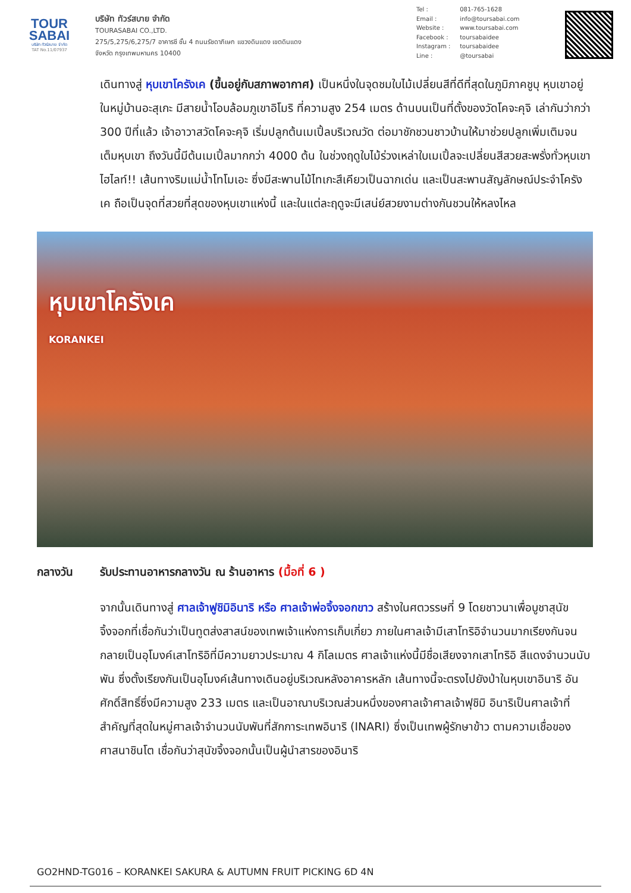TOUR
SABAI
บริษัท ทัวร์สบาย จำกัด
TAT No.11/07937
บริษัท ทัวร์สบาย จำกัด
TOURASABAI CO.,LTD.
275/5,275/6,275/7 อาคารซี ชั้น 4 ถนนรัชดาภิเษก แขวงดินแดง เขตดินแดง
จังหวัด กรุงเทพมหานคร 10400
Tel : 081-765-1628
Email : info@toursabai.com
Website : www.toursabai.com
Facebook : toursabaidee
Instagram : toursabaidee
Line : @toursabai
เดินทางสู่ หุบเขาโครังเค (ขึ้นอยู่กับสภาพอากาศ) เป็นหนึ่งในจุดชมใบไม้เปลี่ยนสีที่ดีที่สุดในภูมิภาคชูบุ หุบเขาอยู่ในหมู่บ้านอะสุเกะ มีสายน้ำโอบล้อมภูเขาอิโมริ ที่ความสูง 254 เมตร ด้านบนเป็นที่ตั้งของวัดโคจะคุจิ เล่ากันว่ากว่า 300 ปีที่แล้ว เจ้าอาวาสวัดโคจะคุจิ เริ่มปลูกต้นเมเปิ้ลบริเวณวัด ต่อมาชักชวนชาวบ้านให้มาช่วยปลูกเพิ่มเติมจนเต็มหุบเขา ถึงวันนี้มีต้นเมเปิ้ลมากกว่า 4000 ต้น ในช่วงฤดูใบไม้ร่วงเหล่าใบเมเปิ้ลจะเปลี่ยนสีสวยสะพรั่งทั่วหุบเขา ไฮไลท์!! เส้นทางริมแม่น้ำโทโมเอะ ซึ่งมีสะพานไม้ไทเกะสึเคียวเป็นฉากเด่น และเป็นสะพานสัญลักษณ์ประจำโครังเค ถือเป็นจุดที่สวยที่สุดของหุบเขาแห่งนี้ และในแต่ละฤดูจะมีเสน่ย์สวยงามต่างกันชวนให้หลงไหล
หุบเขาโครังเค
KORANKEI
กลางวัน รับประทานอาหารกลางวัน ณ ร้านอาหาร (มื้อที่ 6 )
จากนั้นเดินทางสู่ ศาลเจ้าฟูชิมิอินาริ หรือ ศาลเจ้าพ่อจิ้งจอกขาว สร้างในศตวรรษที่ 9 โดยชาวนาเพื่อบูชาสุนัขจิ้งจอกที่เชื่อกันว่าเป็นทูตส่งสาสน์ของเทพเจ้าแห่งการเก็บเกี่ยว ภายในศาลเจ้ามีเสาโทริอิจำนวนมากเรียงกันจนกลายเป็นอุโมงค์เสาโทริอิที่มีความยาวประมาณ 4 กิโลเมตร ศาลเจ้าแห่งนี้มีชื่อเสียงจากเสาโทริอิ สีแดงจำนวนนับพัน ซึ่งตั้งเรียงกันเป็นอุโมงค์เส้นทางเดินอยู่บริเวณหลังอาคารหลัก เส้นทางนี้จะตรงไปยังป่าในหุบเขาอินาริ อันศักดิ์สิทธิ์ซึ่งมีความสูง 233 เมตร และเป็นอาณาบริเวณส่วนหนึ่งของศาลเจ้าศาลเจ้าฟุชิมิ อินาริเป็นศาลเจ้าที่สำคัญที่สุดในหมู่ศาลเจ้าจำนวนนับพันที่สักการะเทพอินาริ (INARI) ซึ่งเป็นเทพผู้รักษาข้าว ตามความเชื่อของศาสนาชินโต เชื่อกันว่าสุนัขจิ้งจอกนั้นเป็นผู้นำสารของอินาริ
GO2HND-TG016 – KORANKEI SAKURA & AUTUMN FRUIT PICKING 6D 4N